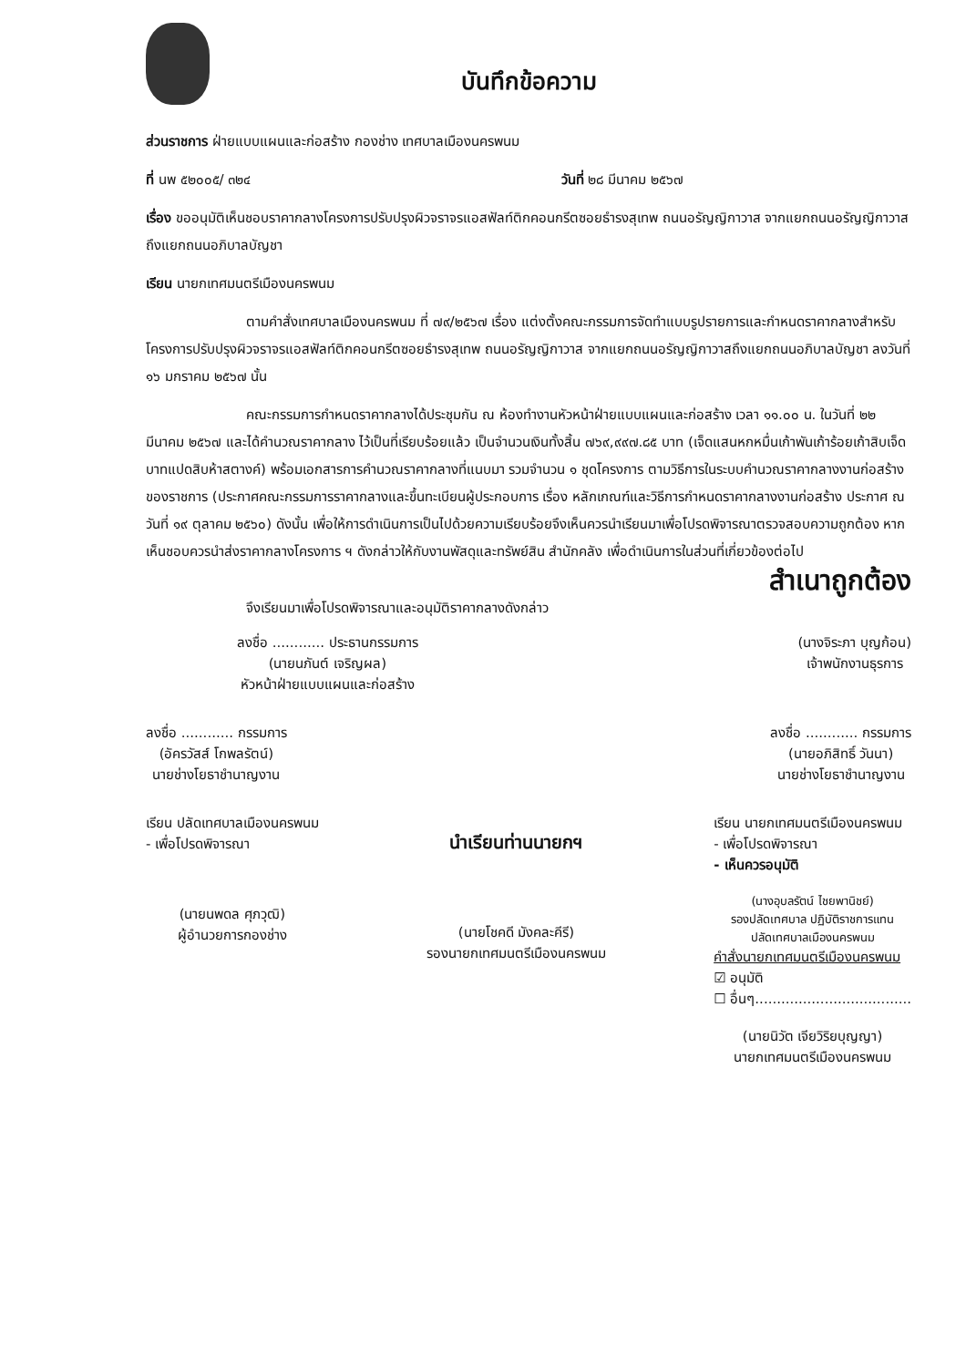บันทึกข้อความ
ส่วนราชการ ฝ่ายแบบแผนและก่อสร้าง กองช่าง เทศบาลเมืองนครพนม
ที่ นพ ๕๒๐๐๕/ ๓๒๔ วันที่ ๒๘ มีนาคม ๒๕๖๗
เรื่อง ขออนุมัติเห็นชอบราคากลางโครงการปรับปรุงผิวจราจรแอสฟัลท์ติกคอนกรีตซอยธำรงสุเทพ ถนนอรัญญิกาวาส จากแยกถนนอรัญญิกาวาสถึงแยกถนนอภิบาลบัญชา
เรียน นายกเทศมนตรีเมืองนครพนม
ตามคำสั่งเทศบาลเมืองนครพนม ที่ ๗๙/๒๕๖๗ เรื่อง แต่งตั้งคณะกรรมการจัดทำแบบรูปรายการและกำหนดราคากลางสำหรับโครงการปรับปรุงผิวจราจรแอสฟัลท์ติกคอนกรีตซอยธำรงสุเทพ ถนนอรัญญิกาวาส จากแยกถนนอรัญญิกาวาสถึงแยกถนนอภิบาลบัญชา ลงวันที่ ๑๖ มกราคม ๒๕๖๗ นั้น
คณะกรรมการกำหนดราคากลางได้ประชุมกัน ณ ห้องทำงานหัวหน้าฝ่ายแบบแผนและก่อสร้าง เวลา ๑๑.๐๐ น. ในวันที่ ๒๒ มีนาคม ๒๕๖๗ และได้คำนวณราคากลาง ไว้เป็นที่เรียบร้อยแล้ว เป็นจำนวนเงินทั้งสิ้น ๗๖๙,๙๙๗.๘๕ บาท (เจ็ดแสนหกหมื่นเก้าพันเก้าร้อยเก้าสิบเจ็ดบาทแปดสิบห้าสตางค์) พร้อมเอกสารการคำนวณราคากลางที่แนบมา รวมจำนวน ๑ ชุดโครงการ ตามวิธีการในระบบคำนวณราคากลางงานก่อสร้างของราชการ (ประกาศคณะกรรมการราคากลางและขึ้นทะเบียนผู้ประกอบการ เรื่อง หลักเกณฑ์และวิธีการกำหนดราคากลางงานก่อสร้าง ประกาศ ณ วันที่ ๑๙ ตุลาคม ๒๕๖๐) ดังนั้น เพื่อให้การดำเนินการเป็นไปด้วยความเรียบร้อยจึงเห็นควรนำเรียนมาเพื่อโปรดพิจารณาตรวจสอบความถูกต้อง หากเห็นชอบควรนำส่งราคากลางโครงการ ฯ ดังกล่าวให้กับงานพัสดุและทรัพย์สิน สำนักคลัง เพื่อดำเนินการในส่วนที่เกี่ยวข้องต่อไป
สำเนาถูกต้อง
จึงเรียนมาเพื่อโปรดพิจารณาและอนุมัติราคากลางดังกล่าว
ลงชื่อ ............ ประธานกรรมการ
(นายนภันต์ เจริญผล)
หัวหน้าฝ่ายแบบแผนและก่อสร้าง
(นางจิระภา บุญก้อน)
เจ้าพนักงานธุรการ
ลงชื่อ ............ กรรมการ
(อัครวัสส์ โกพลรัตน์)
นายช่างโยธาชำนาญงาน
ลงชื่อ ............ กรรมการ
(นายอภิสิทธิ์ วันนา)
นายช่างโยธาชำนาญงาน
เรียน ปลัดเทศบาลเมืองนครพนม
- เพื่อโปรดพิจารณา
(นายนพดล ศุภวุฒิ)
ผู้อำนวยการกองช่าง
นำเรียนท่านนายกฯ
(นายโชคดี มังคละคีรี)
รองนายกเทศมนตรีเมืองนครพนม
เรียน นายกเทศมนตรีเมืองนครพนม
- เพื่อโปรดพิจารณา
- เห็นควรอนุมัติ
(นางอุบลรัตน์ ไชยพานิชย์)
รองปลัดเทศบาล ปฏิบัติราชการแทน
ปลัดเทศบาลเมืองนครพนม
คำสั่งนายกเทศมนตรีเมืองนครพนม
☑ อนุมัติ
☐ อื่นๆ....................................
(นายนิวัต เจียวิริยบุญญา)
นายกเทศมนตรีเมืองนครพนม